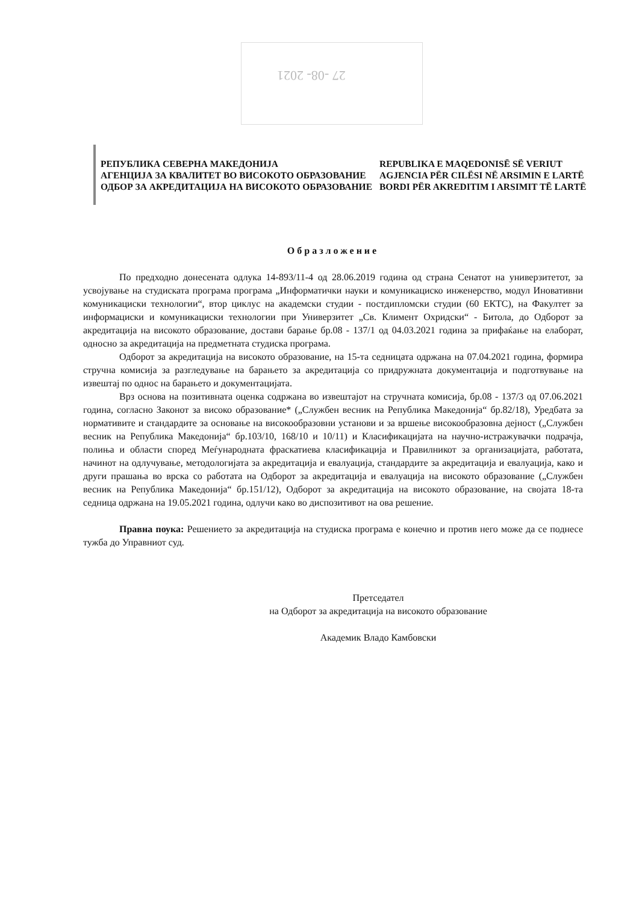27 -08- 2021
РЕПУБЛИКА СЕВЕРНА МАКЕДОНИЈА
АГЕНЦИЈА ЗА КВАЛИТЕТ ВО ВИСОКОТО ОБРАЗОВАНИЕ
ОДБОР ЗА АКРЕДИТАЦИЈА НА ВИСОКОТО ОБРАЗОВАНИЕ
REPUBLIKA E MAQEDONISË SË VERIUT
AGJENCIA PËR CILËSI NË ARSIMIN E LARTË
BORDI PËR AKREDITIM I ARSIMIT TË LARTË
Образложение
По предходно донесената одлука 14-893/11-4 од 28.06.2019 година од страна Сенатот на универзитетот, за усвојување на студиската програма програма „Информатички науки и комуникациско инженерство, модул Иновативни комуникациски технологии“, втор циклус на академски студии - постдипломски студии (60 ЕКТС), на Факултет за информациски и комуникациски технологии при Универзитет „Св. Климент Охридски“ - Битола, до Одборот за акредитација на високото образование, достави барање бр.08 - 137/1 од 04.03.2021 година за прифаќање на елаборат, односно за акредитација на предметната студиска програма.
Одборот за акредитација на високото образование, на 15-та седницата одржана на 07.04.2021 година, формира стручна комисија за разгледување на барањето за акредитација со придружната документација и подготвување на извештај по однос на барањето и документацијата.
Врз основа на позитивната оценка содржана во извештајот на стручната комисија, бр.08 - 137/3 од 07.06.2021 година, согласно Законот за високо образование* („Службен весник на Република Македонија“ бр.82/18), Уредбата за нормативите и стандардите за основање на високообразовни установи и за вршење високообразовна дејност („Службен весник на Република Македонија“ бр.103/10, 168/10 и 10/11) и Класификацијата на научно-истражувачки подрачја, полиња и области според Меѓународната фраскатиева класификација и Правилникот за организацијата, работата, начинот на одлучување, методологијата за акредитација и евалуација, стандардите за акредитација и евалуација, како и други прашања во врска со работата на Одборот за акредитација и евалуација на високото образование („Службен весник на Република Македонија“ бр.151/12), Одборот за акредитација на високото образование, на својата 18-та седница одржана на 19.05.2021 година, одлучи како во диспозитивот на ова решение.
Правна поука: Решението за акредитација на студиска програма е конечно и против него може да се поднесе тужба до Управниот суд.
Претседател
на Одборот за акредитација на високото образование
Академик Владо Камбовски